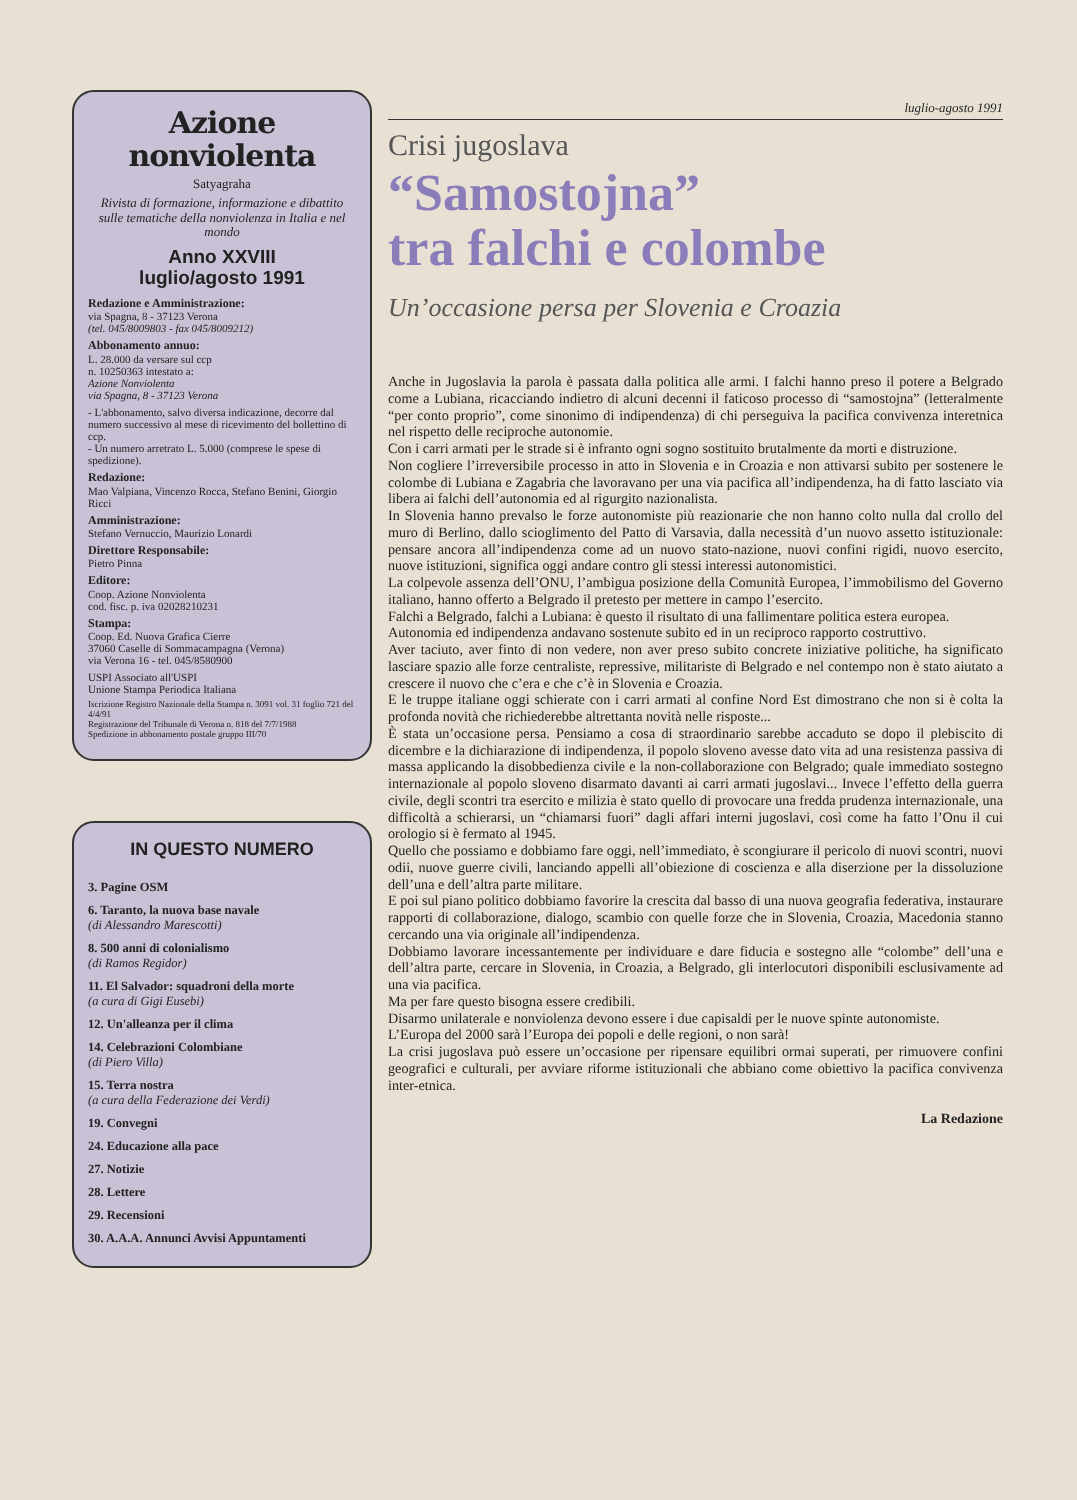Azione nonviolenta
Satyagraha
Rivista di formazione, informazione e dibattito sulle tematiche della nonviolenza in Italia e nel mondo
Anno XXVIII
luglio/agosto 1991
Redazione e Amministrazione:
via Spagna, 8 - 37123 Verona
(tel. 045/8009803 - fax 045/8009212)
Abbonamento annuo:
L. 28.000 da versare sul ccp
n. 10250363 intestato a:
Azione Nonviolenta
via Spagna, 8 - 37123 Verona
- L'abbonamento, salvo diversa indicazione, decorre dal numero successivo al mese di ricevimento del bollettino di ccp.
- Un numero arretrato L. 5.000 (comprese le spese di spedizione).
Redazione:
Mao Valpiana, Vincenzo Rocca, Stefano Benini, Giorgio Ricci
Amministrazione:
Stefano Vernuccio, Maurizio Lonardi
Direttore Responsabile:
Pietro Pinna
Editore:
Coop. Azione Nonviolenta
cod. fisc. p. iva 02028210231
Stampa:
Coop. Ed. Nuova Grafica Cierre
37060 Caselle di Sommacampagna (Verona)
via Verona 16 - tel. 045/8580900
USPI Associato all'USPI
Unione Stampa Periodica Italiana
Iscrizione Registro Nazionale della Stampa n. 3091 vol. 31 foglio 721 del 4/4/91
Registrazione del Tribunale di Verona n. 818 del 7/7/1988
Spedizione in abbonamento postale gruppo III/70
IN QUESTO NUMERO
3. Pagine OSM
6. Taranto, la nuova base navale
(di Alessandro Marescotti)
8. 500 anni di colonialismo
(di Ramos Regidor)
11. El Salvador: squadroni della morte
(a cura di Gigi Eusebi)
12. Un'alleanza per il clima
14. Celebrazioni Colombiane
(di Piero Villa)
15. Terra nostra
(a cura della Federazione dei Verdi)
19. Convegni
24. Educazione alla pace
27. Notizie
28. Lettere
29. Recensioni
30. A.A.A. Annunci Avvisi Appuntamenti
luglio-agosto 1991
Crisi jugoslava
“Samostojna”
tra falchi e colombe
Un’occasione persa per Slovenia e Croazia
Anche in Jugoslavia la parola è passata dalla politica alle armi. I falchi hanno preso il potere a Belgrado come a Lubiana, ricacciando indietro di alcuni decenni il faticoso processo di “samostojna” (letteralmente “per conto proprio”, come sinonimo di indipendenza) di chi perseguiva la pacifica convivenza interetnica nel rispetto delle reciproche autonomie.
Con i carri armati per le strade si è infranto ogni sogno sostituito brutalmente da morti e distruzione.
Non cogliere l’irreversibile processo in atto in Slovenia e in Croazia e non attivarsi subito per sostenere le colombe di Lubiana e Zagabria che lavoravano per una via pacifica all’indipendenza, ha di fatto lasciato via libera ai falchi dell’autonomia ed al rigurgito nazionalista.
In Slovenia hanno prevalso le forze autonomiste più reazionarie che non hanno colto nulla dal crollo del muro di Berlino, dallo scioglimento del Patto di Varsavia, dalla necessità d’un nuovo assetto istituzionale: pensare ancora all’indipendenza come ad un nuovo stato-nazione, nuovi confini rigidi, nuovo esercito, nuove istituzioni, significa oggi andare contro gli stessi interessi autonomistici.
La colpevole assenza dell’ONU, l’ambigua posizione della Comunità Europea, l’immobilismo del Governo italiano, hanno offerto a Belgrado il pretesto per mettere in campo l’esercito.
Falchi a Belgrado, falchi a Lubiana: è questo il risultato di una fallimentare politica estera europea.
Autonomia ed indipendenza andavano sostenute subito ed in un reciproco rapporto costruttivo.
Aver taciuto, aver finto di non vedere, non aver preso subito concrete iniziative politiche, ha significato lasciare spazio alle forze centraliste, repressive, militariste di Belgrado e nel contempo non è stato aiutato a crescere il nuovo che c’era e che c’è in Slovenia e Croazia.
E le truppe italiane oggi schierate con i carri armati al confine Nord Est dimostrano che non si è colta la profonda novità che richiederebbe altrettanta novità nelle risposte...
È stata un’occasione persa. Pensiamo a cosa di straordinario sarebbe accaduto se dopo il plebiscito di dicembre e la dichiarazione di indipendenza, il popolo sloveno avesse dato vita ad una resistenza passiva di massa applicando la disobbedienza civile e la non-collaborazione con Belgrado; quale immediato sostegno internazionale al popolo sloveno disarmato davanti ai carri armati jugoslavi... Invece l’effetto della guerra civile, degli scontri tra esercito e milizia è stato quello di provocare una fredda prudenza internazionale, una difficoltà a schierarsi, un “chiamarsi fuori” dagli affari interni jugoslavi, così come ha fatto l’Onu il cui orologio si è fermato al 1945.
Quello che possiamo e dobbiamo fare oggi, nell’immediato, è scongiurare il pericolo di nuovi scontri, nuovi odii, nuove guerre civili, lanciando appelli all’obiezione di coscienza e alla diserzione per la dissoluzione dell’una e dell’altra parte militare.
E poi sul piano politico dobbiamo favorire la crescita dal basso di una nuova geografia federativa, instaurare rapporti di collaborazione, dialogo, scambio con quelle forze che in Slovenia, Croazia, Macedonia stanno cercando una via originale all’indipendenza.
Dobbiamo lavorare incessantemente per individuare e dare fiducia e sostegno alle “colombe” dell’una e dell’altra parte, cercare in Slovenia, in Croazia, a Belgrado, gli interlocutori disponibili esclusivamente ad una via pacifica.
Ma per fare questo bisogna essere credibili.
Disarmo unilaterale e nonviolenza devono essere i due capisaldi per le nuove spinte autonomiste.
L’Europa del 2000 sarà l’Europa dei popoli e delle regioni, o non sarà!
La crisi jugoslava può essere un’occasione per ripensare equilibri ormai superati, per rimuovere confini geografici e culturali, per avviare riforme istituzionali che abbiano come obiettivo la pacifica convivenza inter-etnica.
La Redazione